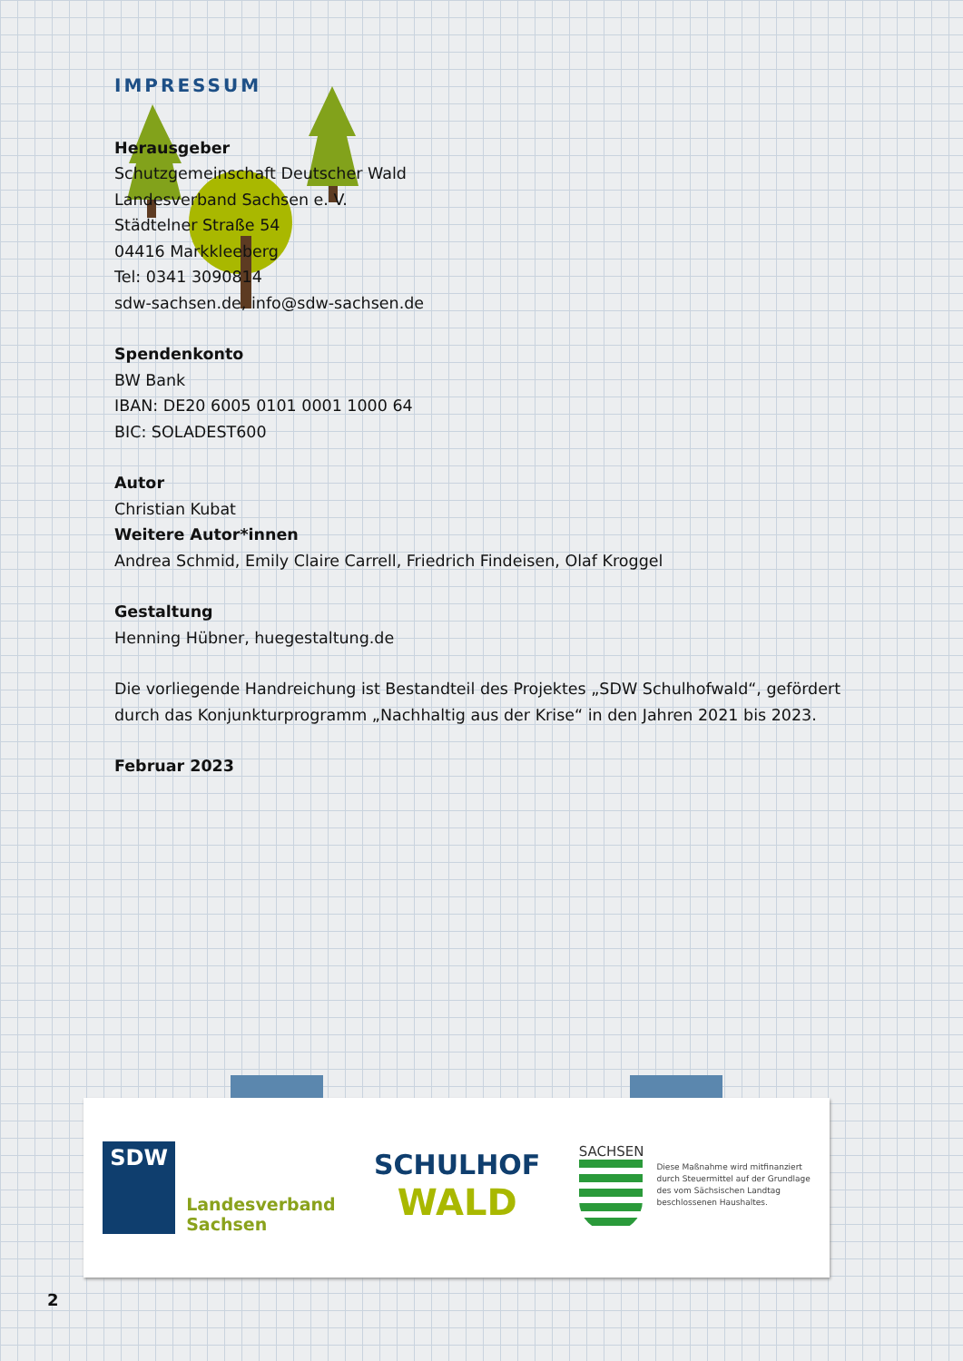IMPRESSUM
Herausgeber
Schutzgemeinschaft Deutscher Wald
Landesverband Sachsen e. V.
Städtelner Straße 54
04416 Markkleeberg
Tel: 0341 3090814
sdw-sachsen.de, info@sdw-sachsen.de
Spendenkonto
BW Bank
IBAN: DE20 6005 0101 0001 1000 64
BIC: SOLADEST600
Autor
Christian Kubat
Weitere Autor*innen
Andrea Schmid, Emily Claire Carrell, Friedrich Findeisen, Olaf Kroggel
Gestaltung
Henning Hübner, huegestaltung.de
Die vorliegende Handreichung ist Bestandteil des Projektes „SDW Schulhofwald“, gefördert durch das Konjunkturprogramm „Nachhaltig aus der Krise“ in den Jahren 2021 bis 2023.
Februar 2023
SDW
Landesverband
Sachsen
SCHULHOF
WALD
SACHSEN
Diese Maßnahme wird mitfinanziert
durch Steuermittel auf der Grundlage
des vom Sächsischen Landtag
beschlossenen Haushaltes.
2